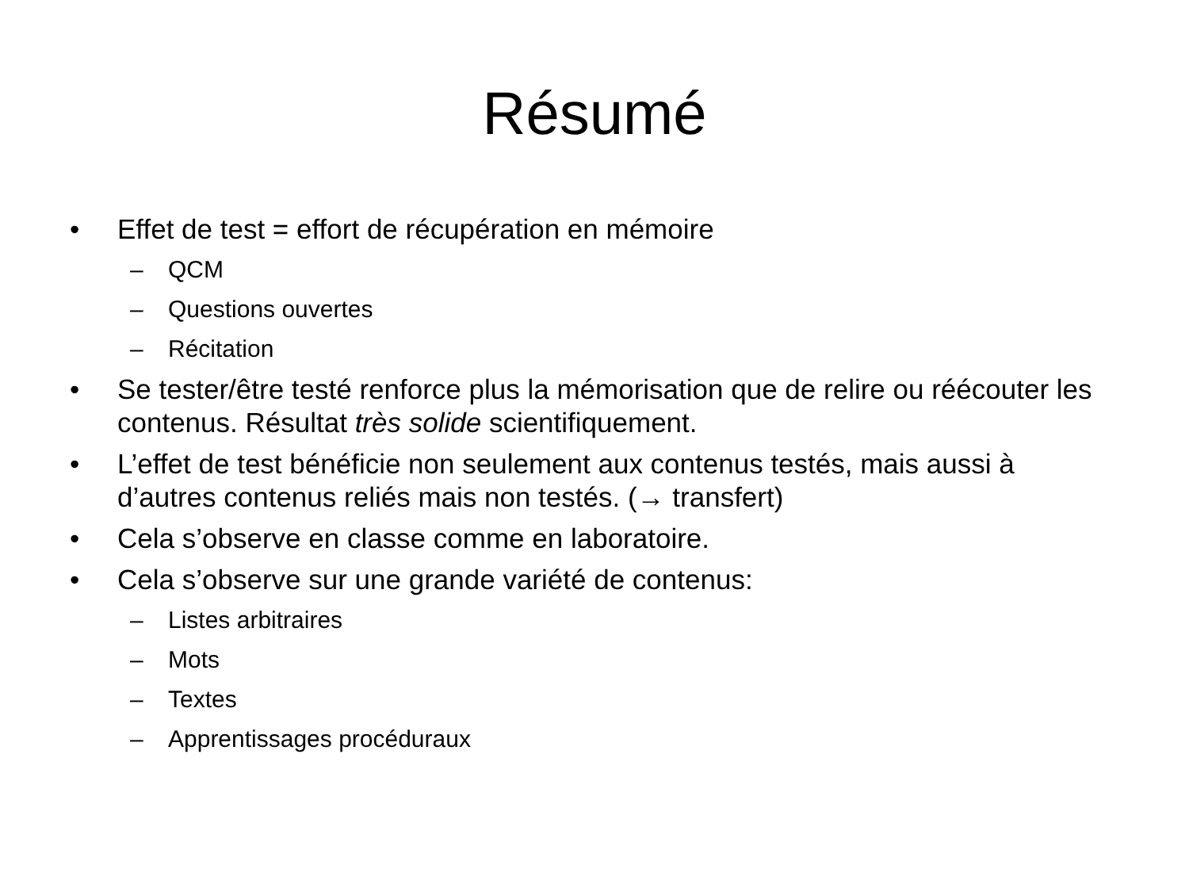Résumé
• Effet de test = effort de récupération en mémoire
– QCM
– Questions ouvertes
– Récitation
• Se tester/être testé renforce plus la mémorisation que de relire ou réécouter les contenus. Résultat très solide scientifiquement.
• L’effet de test bénéficie non seulement aux contenus testés, mais aussi à d’autres contenus reliés mais non testés. (→ transfert)
• Cela s’observe en classe comme en laboratoire.
• Cela s’observe sur une grande variété de contenus:
– Listes arbitraires
– Mots
– Textes
– Apprentissages procéduraux